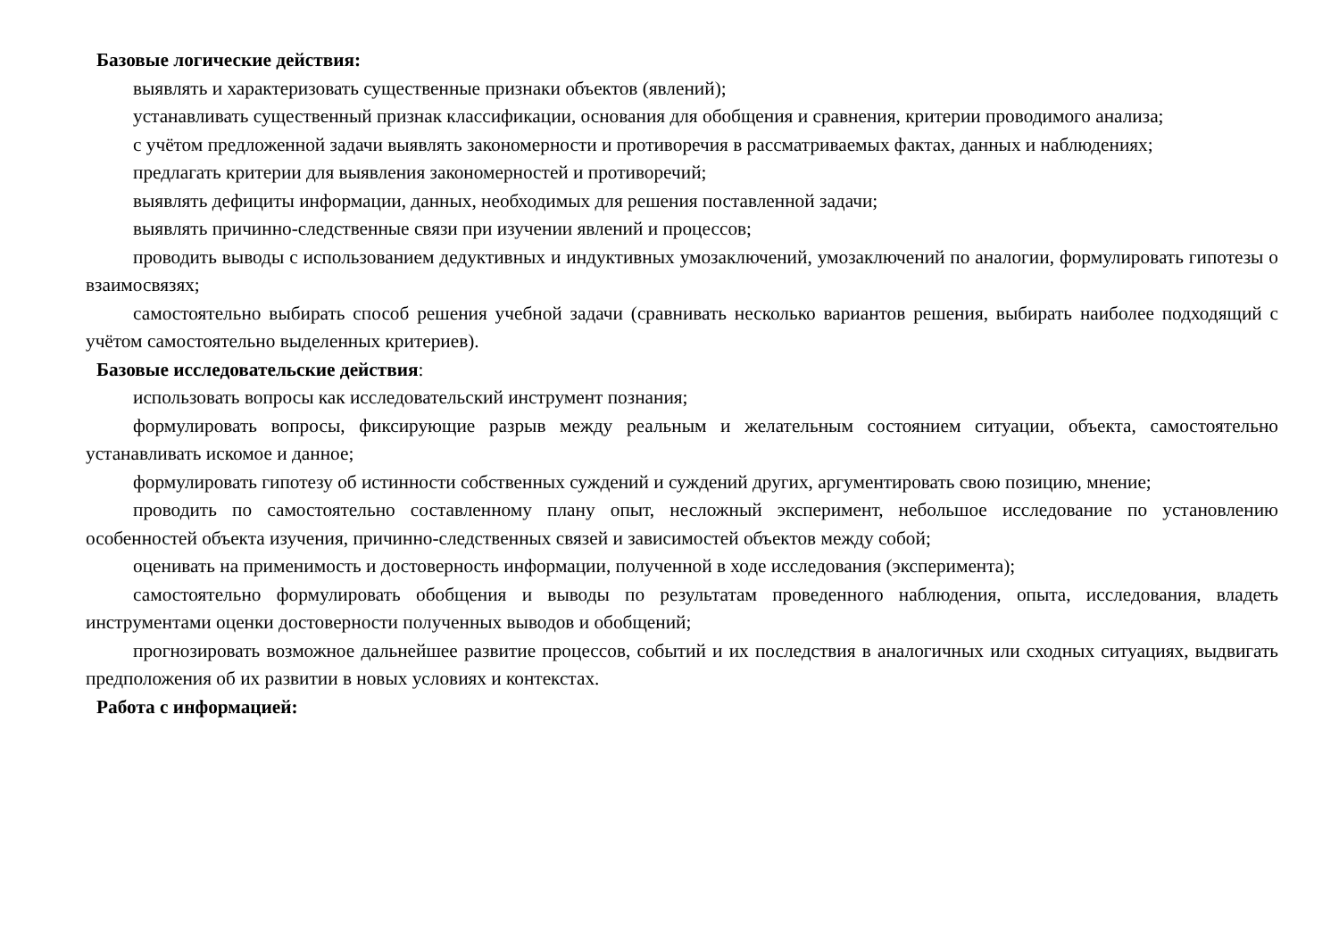Базовые логические действия:
выявлять и характеризовать существенные признаки объектов (явлений);
устанавливать существенный признак классификации, основания для обобщения и сравнения, критерии проводимого анализа;
с учётом предложенной задачи выявлять закономерности и противоречия в рассматриваемых фактах, данных и наблюдениях;
предлагать критерии для выявления закономерностей и противоречий;
выявлять дефициты информации, данных, необходимых для решения поставленной задачи;
выявлять причинно-следственные связи при изучении явлений и процессов;
проводить выводы с использованием дедуктивных и индуктивных умозаключений, умозаключений по аналогии, формулировать гипотезы о взаимосвязях;
самостоятельно выбирать способ решения учебной задачи (сравнивать несколько вариантов решения, выбирать наиболее подходящий с учётом самостоятельно выделенных критериев).
Базовые исследовательские действия:
использовать вопросы как исследовательский инструмент познания;
формулировать вопросы, фиксирующие разрыв между реальным и желательным состоянием ситуации, объекта, самостоятельно устанавливать искомое и данное;
формулировать гипотезу об истинности собственных суждений и суждений других, аргументировать свою позицию, мнение;
проводить по самостоятельно составленному плану опыт, несложный эксперимент, небольшое исследование по установлению особенностей объекта изучения, причинно-следственных связей и зависимостей объектов между собой;
оценивать на применимость и достоверность информации, полученной в ходе исследования (эксперимента);
самостоятельно формулировать обобщения и выводы по результатам проведенного наблюдения, опыта, исследования, владеть инструментами оценки достоверности полученных выводов и обобщений;
прогнозировать возможное дальнейшее развитие процессов, событий и их последствия в аналогичных или сходных ситуациях, выдвигать предположения об их развитии в новых условиях и контекстах.
Работа с информацией: